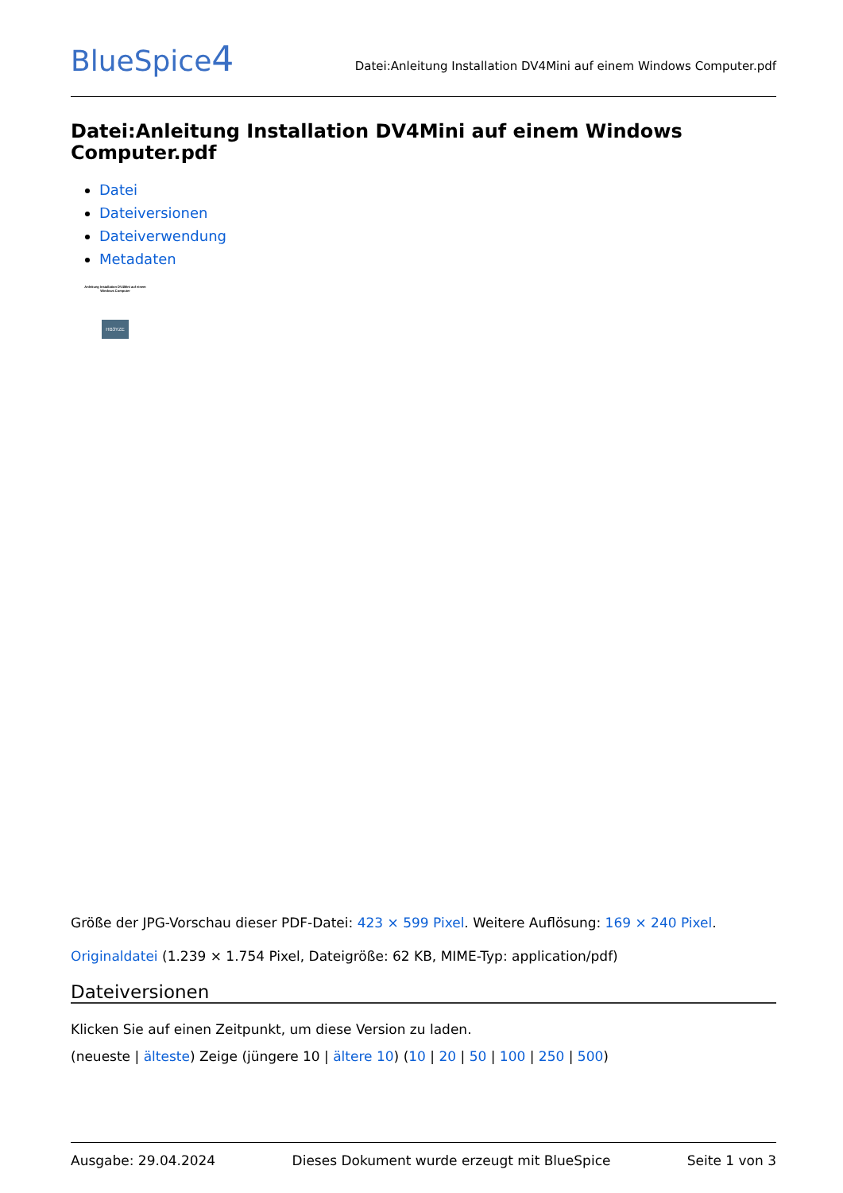BlueSpice4
Datei:Anleitung Installation DV4Mini auf einem Windows Computer.pdf
Datei:Anleitung Installation DV4Mini auf einem Windows Computer.pdf
Datei
Dateiversionen
Dateiverwendung
Metadaten
Anleitung Installation DV4Mini auf einem Windows Computer
HB3YZE
Größe der JPG-Vorschau dieser PDF-Datei: 423 × 599 Pixel. Weitere Auflösung: 169 × 240 Pixel.
Originaldatei (1.239 × 1.754 Pixel, Dateigröße: 62 KB, MIME-Typ: application/pdf)
Dateiversionen
Klicken Sie auf einen Zeitpunkt, um diese Version zu laden.
(neueste | älteste) Zeige (jüngere 10 | ältere 10) (10 | 20 | 50 | 100 | 250 | 500)
Ausgabe: 29.04.2024 Dieses Dokument wurde erzeugt mit BlueSpice Seite 1 von 3